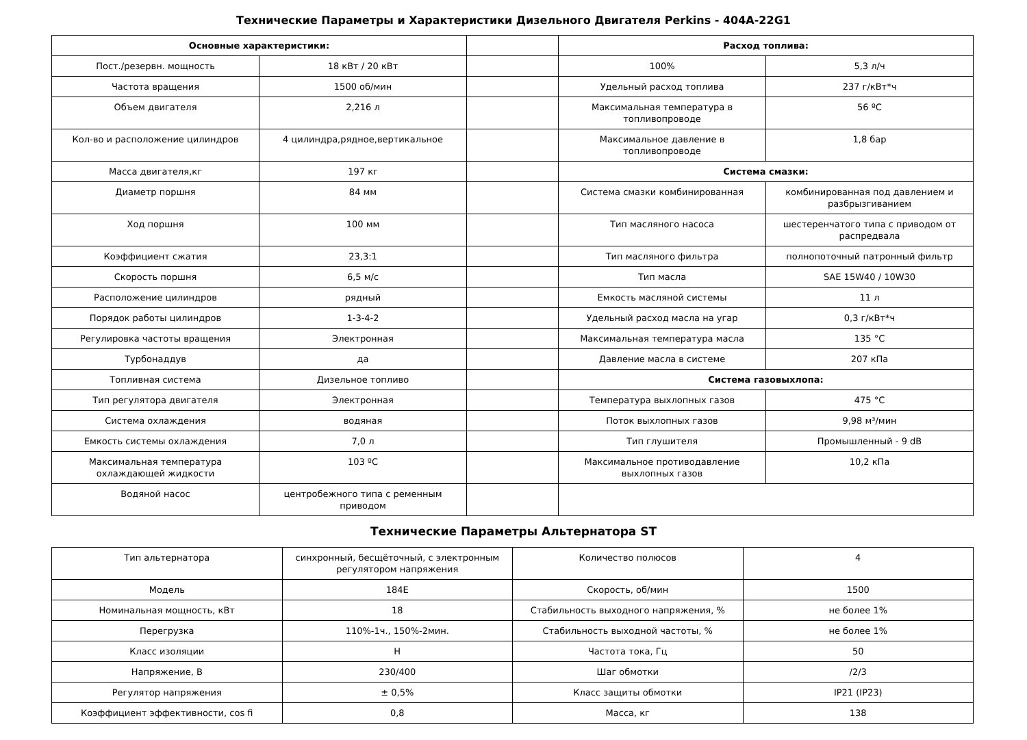Технические Параметры и Характеристики Дизельного Двигателя Perkins - 404A-22G1
| Основные характеристики: | | | Расход топлива: | |
| Пост./резервн. мощность | 18 кВт / 20 кВт | | 100% | 5,3 л/ч |
| Частота вращения | 1500 об/мин | | Удельный расход топлива | 237 г/кВт*ч |
| Объем двигателя | 2,216 л | | Максимальная температура в топливопроводе | 56 ºС |
| Кол-во и расположение цилиндров | 4 цилиндра,рядное,вертикальное | | Максимальное давление в топливопроводе | 1,8 бар |
| Масса двигателя,кг | 197 кг | | Система смазки: | |
| Диаметр поршня | 84 мм | | Система смазки комбинированная | комбинированная под давлением и разбрызгиванием |
| Ход поршня | 100 мм | | Тип масляного насоса | шестеренчатого типа с приводом от распредвала |
| Коэффициент сжатия | 23,3:1 | | Тип масляного фильтра | полнопоточный патронный фильтр |
| Скорость поршня | 6,5 м/с | | Тип масла | SAE 15W40 / 10W30 |
| Расположение цилиндров | рядный | | Емкость масляной системы | 11 л |
| Порядок работы цилиндров | 1-3-4-2 | | Удельный расход масла на угар | 0,3 г/кВт*ч |
| Регулировка частоты вращения | Электронная | | Максимальная температура масла | 135 °С |
| Турбонаддув | да | | Давление масла в системе | 207 кПа |
| Топливная система | Дизельное топливо | | Система газовыхлопа: | |
| Тип регулятора двигателя | Электронная | | Температура выхлопных газов | 475 °С |
| Система охлаждения | водяная | | Поток выхлопных газов | 9,98 м³/мин |
| Емкость системы охлаждения | 7,0 л | | Тип глушителя | Промышленный - 9 dB |
| Максимальная температура охлаждающей жидкости | 103 ºС | | Максимальное противодавление выхлопных газов | 10,2 кПа |
| Водяной насос | центробежного типа с ременным приводом | | | |
Технические Параметры Альтернатора ST
| Тип альтернатора | синхронный, бесщёточный, с электронным регулятором напряжения | Количество полюсов | 4 |
| Модель | 184E | Скорость, об/мин | 1500 |
| Номинальная мощность, кВт | 18 | Стабильность выходного напряжения, % | не более 1% |
| Перегрузка | 110%-1ч., 150%-2мин. | Стабильность выходной частоты, % | не более 1% |
| Класс изоляции | H | Частота тока, Гц | 50 |
| Напряжение, В | 230/400 | Шаг обмотки | /2/3 |
| Регулятор напряжения | ± 0,5% | Класс защиты обмотки | IP21 (IP23) |
| Коэффициент эффективности, cos fi | 0,8 | Масса, кг | 138 |